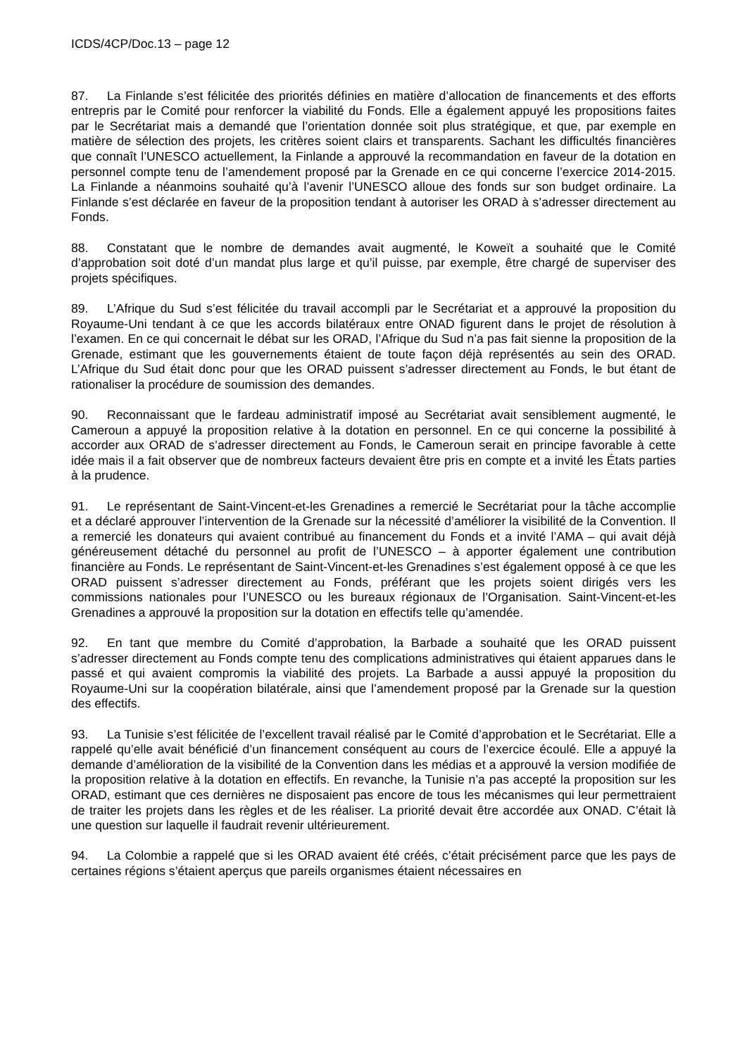ICDS/4CP/Doc.13 – page 12
87. La Finlande s’est félicitée des priorités définies en matière d’allocation de financements et des efforts entrepris par le Comité pour renforcer la viabilité du Fonds. Elle a également appuyé les propositions faites par le Secrétariat mais a demandé que l’orientation donnée soit plus stratégique, et que, par exemple en matière de sélection des projets, les critères soient clairs et transparents. Sachant les difficultés financières que connaît l’UNESCO actuellement, la Finlande a approuvé la recommandation en faveur de la dotation en personnel compte tenu de l’amendement proposé par la Grenade en ce qui concerne l’exercice 2014-2015. La Finlande a néanmoins souhaité qu’à l’avenir l’UNESCO alloue des fonds sur son budget ordinaire. La Finlande s’est déclarée en faveur de la proposition tendant à autoriser les ORAD à s’adresser directement au Fonds.
88. Constatant que le nombre de demandes avait augmenté, le Koweït a souhaité que le Comité d’approbation soit doté d’un mandat plus large et qu’il puisse, par exemple, être chargé de superviser des projets spécifiques.
89. L’Afrique du Sud s’est félicitée du travail accompli par le Secrétariat et a approuvé la proposition du Royaume-Uni tendant à ce que les accords bilatéraux entre ONAD figurent dans le projet de résolution à l’examen. En ce qui concernait le débat sur les ORAD, l’Afrique du Sud n’a pas fait sienne la proposition de la Grenade, estimant que les gouvernements étaient de toute façon déjà représentés au sein des ORAD. L’Afrique du Sud était donc pour que les ORAD puissent s’adresser directement au Fonds, le but étant de rationaliser la procédure de soumission des demandes.
90. Reconnaissant que le fardeau administratif imposé au Secrétariat avait sensiblement augmenté, le Cameroun a appuyé la proposition relative à la dotation en personnel. En ce qui concerne la possibilité à accorder aux ORAD de s’adresser directement au Fonds, le Cameroun serait en principe favorable à cette idée mais il a fait observer que de nombreux facteurs devaient être pris en compte et a invité les États parties à la prudence.
91. Le représentant de Saint-Vincent-et-les Grenadines a remercié le Secrétariat pour la tâche accomplie et a déclaré approuver l’intervention de la Grenade sur la nécessité d’améliorer la visibilité de la Convention. Il a remercié les donateurs qui avaient contribué au financement du Fonds et a invité l’AMA – qui avait déjà généreusement détaché du personnel au profit de l’UNESCO – à apporter également une contribution financière au Fonds. Le représentant de Saint-Vincent-et-les Grenadines s’est également opposé à ce que les ORAD puissent s’adresser directement au Fonds, préférant que les projets soient dirigés vers les commissions nationales pour l’UNESCO ou les bureaux régionaux de l’Organisation. Saint-Vincent-et-les Grenadines a approuvé la proposition sur la dotation en effectifs telle qu’amendée.
92. En tant que membre du Comité d’approbation, la Barbade a souhaité que les ORAD puissent s’adresser directement au Fonds compte tenu des complications administratives qui étaient apparues dans le passé et qui avaient compromis la viabilité des projets. La Barbade a aussi appuyé la proposition du Royaume-Uni sur la coopération bilatérale, ainsi que l’amendement proposé par la Grenade sur la question des effectifs.
93. La Tunisie s’est félicitée de l’excellent travail réalisé par le Comité d’approbation et le Secrétariat. Elle a rappelé qu’elle avait bénéficié d’un financement conséquent au cours de l’exercice écoulé. Elle a appuyé la demande d’amélioration de la visibilité de la Convention dans les médias et a approuvé la version modifiée de la proposition relative à la dotation en effectifs. En revanche, la Tunisie n’a pas accepté la proposition sur les ORAD, estimant que ces dernières ne disposaient pas encore de tous les mécanismes qui leur permettraient de traiter les projets dans les règles et de les réaliser. La priorité devait être accordée aux ONAD. C’était là une question sur laquelle il faudrait revenir ultérieurement.
94. La Colombie a rappelé que si les ORAD avaient été créés, c’était précisément parce que les pays de certaines régions s’étaient aperçus que pareils organismes étaient nécessaires en